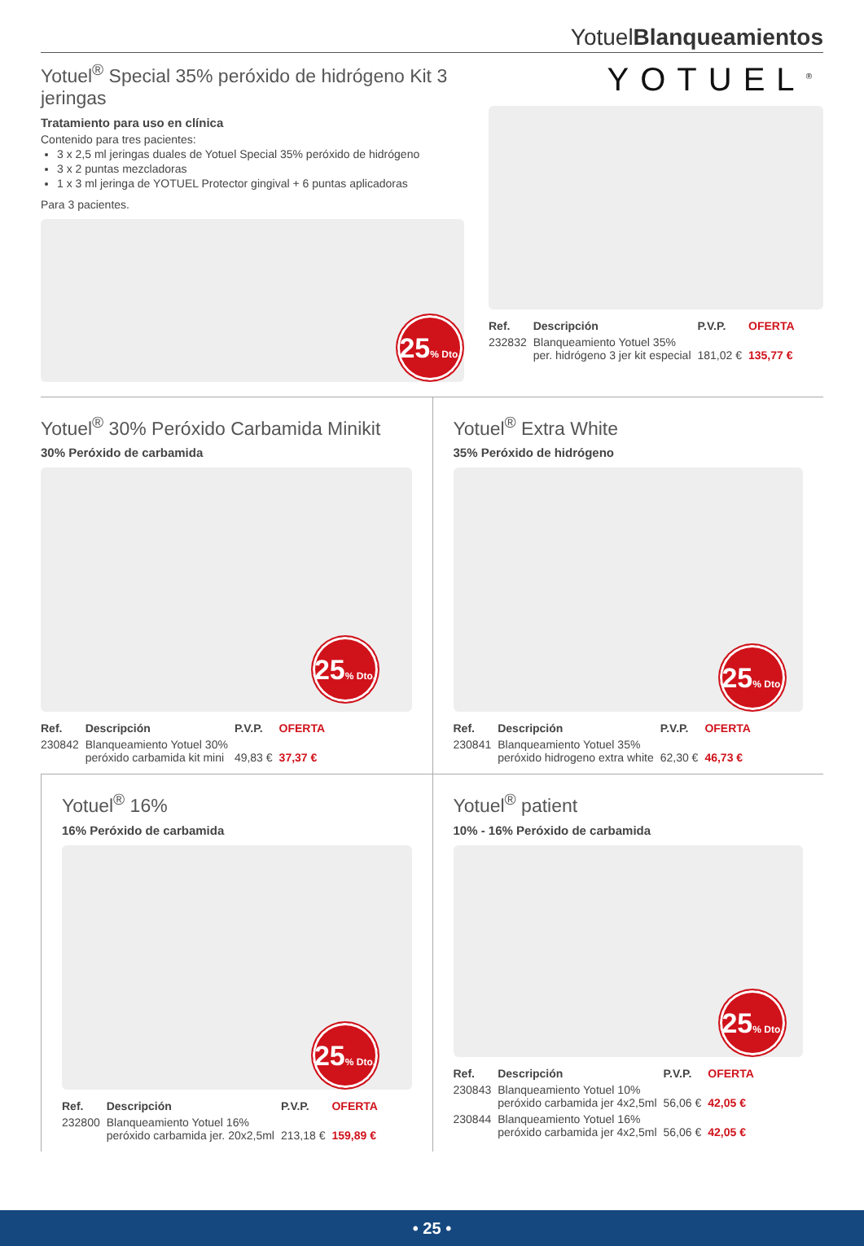YotuelBlanqueamientos
Yotuel<sup>®</sup> Special 35% peróxido de hidrógeno Kit 3 jeringas
Tratamiento para uso en clínica
Contenido para tres pacientes:
3 x 2,5 ml jeringas duales de Yotuel Special 35% peróxido de hidrógeno
3 x 2 puntas mezcladoras
1 x 3 ml jeringa de YOTUEL Protector gingival + 6 puntas aplicadoras
Para 3 pacientes.
25% Dto.
YOTUEL<sup>®</sup>
| Ref. | Descripción | P.V.P. | OFERTA |
| --- | --- | --- | --- |
| 232832 | Blanqueamiento Yotuel 35% per. hidrógeno 3 jer kit especial | 181,02 € | 135,77 € |
Yotuel<sup>®</sup> 30% Peróxido Carbamida Minikit
30% Peróxido de carbamida
25% Dto.
| Ref. | Descripción | P.V.P. | OFERTA |
| --- | --- | --- | --- |
| 230842 | Blanqueamiento Yotuel 30% peróxido carbamida kit mini | 49,83 € | 37,37 € |
Yotuel<sup>®</sup> Extra White
35% Peróxido de hidrógeno
25% Dto.
| Ref. | Descripción | P.V.P. | OFERTA |
| --- | --- | --- | --- |
| 230841 | Blanqueamiento Yotuel 35% peróxido hidrogeno extra white | 62,30 € | 46,73 € |
Yotuel<sup>®</sup> 16%
16% Peróxido de carbamida
25% Dto.
| Ref. | Descripción | P.V.P. | OFERTA |
| --- | --- | --- | --- |
| 232800 | Blanqueamiento Yotuel 16% peróxido carbamida jer. 20x2,5ml | 213,18 € | 159,89 € |
Yotuel<sup>®</sup> patient
10% - 16% Peróxido de carbamida
25% Dto.
| Ref. | Descripción | P.V.P. | OFERTA |
| --- | --- | --- | --- |
| 230843 | Blanqueamiento Yotuel 10% peróxido carbamida jer 4x2,5ml | 56,06 € | 42,05 € |
| 230844 | Blanqueamiento Yotuel 16% peróxido carbamida jer 4x2,5ml | 56,06 € | 42,05 € |
• 25 •